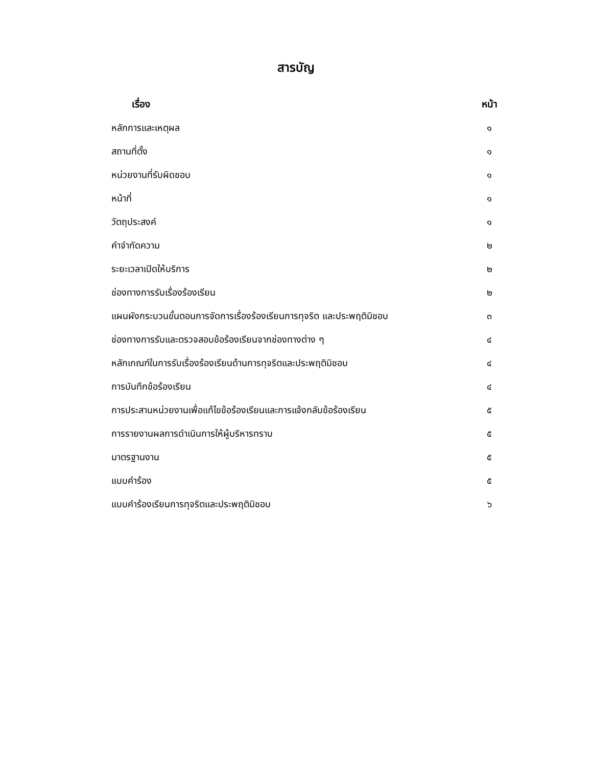สารบัญ
เรื่อง หน้า
หลักการและเหตุผล ๑
สถานที่ตั้ง ๑
หน่วยงานที่รับผิดชอบ ๑
หน้าที่ ๑
วัตถุประสงค์ ๑
คำจำกัดความ ๒
ระยะเวลาเปิดให้บริการ ๒
ช่องทางการรับเรื่องร้องเรียน ๒
แผนผังกระบวนขั้นตอนการจัดการเรื่องร้องเรียนการทุจริต และประพฤติมิชอบ ๓
ช่องทางการรับและตรวจสอบข้อร้องเรียนจากช่องทางต่าง ๆ ๔
หลักเกณฑ์ในการรับเรื่องร้องเรียนด้านการทุจริตและประพฤติมิชอบ ๔
การบันทึกข้อร้องเรียน ๔
การประสานหน่วยงานเพื่อแก้ไขข้อร้องเรียนและการแจ้งกลับข้อร้องเรียน ๕
การรายงานผลการดำเนินการให้ผู้บริหารทราบ ๕
มาตรฐานงาน ๕
แบบคำร้อง ๕
แบบคำร้องเรียนการทุจริตและประพฤติมิชอบ ๖